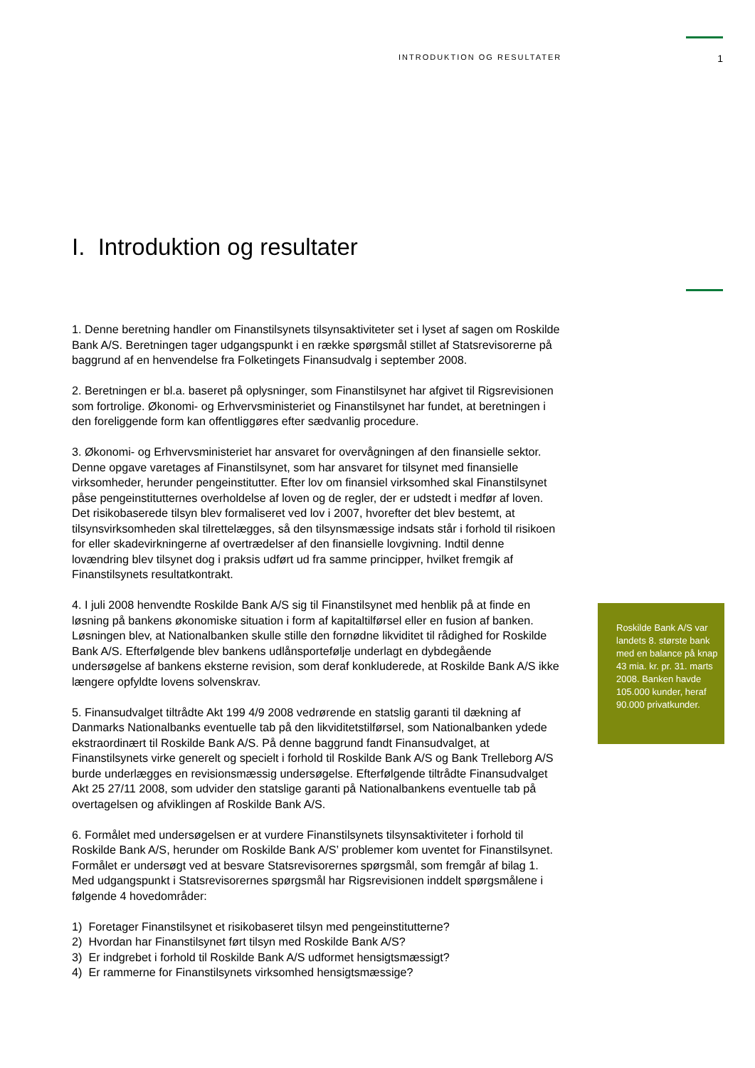INTRODUKTION OG RESULTATER 1
I. Introduktion og resultater
1. Denne beretning handler om Finanstilsynets tilsynsaktiviteter set i lyset af sagen om Roskilde Bank A/S. Beretningen tager udgangspunkt i en række spørgsmål stillet af Statsrevisorerne på baggrund af en henvendelse fra Folketingets Finansudvalg i september 2008.
2. Beretningen er bl.a. baseret på oplysninger, som Finanstilsynet har afgivet til Rigsrevisionen som fortrolige. Økonomi- og Erhvervsministeriet og Finanstilsynet har fundet, at beretningen i den foreliggende form kan offentliggøres efter sædvanlig procedure.
3. Økonomi- og Erhvervsministeriet har ansvaret for overvågningen af den finansielle sektor. Denne opgave varetages af Finanstilsynet, som har ansvaret for tilsynet med finansielle virksomheder, herunder pengeinstitutter. Efter lov om finansiel virksomhed skal Finanstilsynet påse pengeinstitutternes overholdelse af loven og de regler, der er udstedt i medfør af loven. Det risikobaserede tilsyn blev formaliseret ved lov i 2007, hvorefter det blev bestemt, at tilsynsvirksomheden skal tilrettelægges, så den tilsynsmæssige indsats står i forhold til risikoen for eller skadevirkningerne af overtrædelser af den finansielle lovgivning. Indtil denne lovændring blev tilsynet dog i praksis udført ud fra samme principper, hvilket fremgik af Finanstilsynets resultatkontrakt.
4. I juli 2008 henvendte Roskilde Bank A/S sig til Finanstilsynet med henblik på at finde en løsning på bankens økonomiske situation i form af kapitaltilførsel eller en fusion af banken. Løsningen blev, at Nationalbanken skulle stille den fornødne likviditet til rådighed for Roskilde Bank A/S. Efterfølgende blev bankens udlånsportefølje underlagt en dybdegående undersøgelse af bankens eksterne revision, som deraf konkluderede, at Roskilde Bank A/S ikke længere opfyldte lovens solvenskrav.
5. Finansudvalget tiltrådte Akt 199 4/9 2008 vedrørende en statslig garanti til dækning af Danmarks Nationalbanks eventuelle tab på den likviditetstilførsel, som Nationalbanken ydede ekstraordinært til Roskilde Bank A/S. På denne baggrund fandt Finansudvalget, at Finanstilsynets virke generelt og specielt i forhold til Roskilde Bank A/S og Bank Trelleborg A/S burde underlægges en revisionsmæssig undersøgelse. Efterfølgende tiltrådte Finansudvalget Akt 25 27/11 2008, som udvider den statslige garanti på Nationalbankens eventuelle tab på overtagelsen og afviklingen af Roskilde Bank A/S.
6. Formålet med undersøgelsen er at vurdere Finanstilsynets tilsynsaktiviteter i forhold til Roskilde Bank A/S, herunder om Roskilde Bank A/S’ problemer kom uventet for Finanstilsynet. Formålet er undersøgt ved at besvare Statsrevisorernes spørgsmål, som fremgår af bilag 1. Med udgangspunkt i Statsrevisorernes spørgsmål har Rigsrevisionen inddelt spørgsmålene i følgende 4 hovedområder:
1) Foretager Finanstilsynet et risikobaseret tilsyn med pengeinstitutterne?
2) Hvordan har Finanstilsynet ført tilsyn med Roskilde Bank A/S?
3) Er indgrebet i forhold til Roskilde Bank A/S udformet hensigtsmæssigt?
4) Er rammerne for Finanstilsynets virksomhed hensigtsmæssige?
Roskilde Bank A/S var landets 8. største bank med en balance på knap 43 mia. kr. pr. 31. marts 2008. Banken havde 105.000 kunder, heraf 90.000 privatkunder.